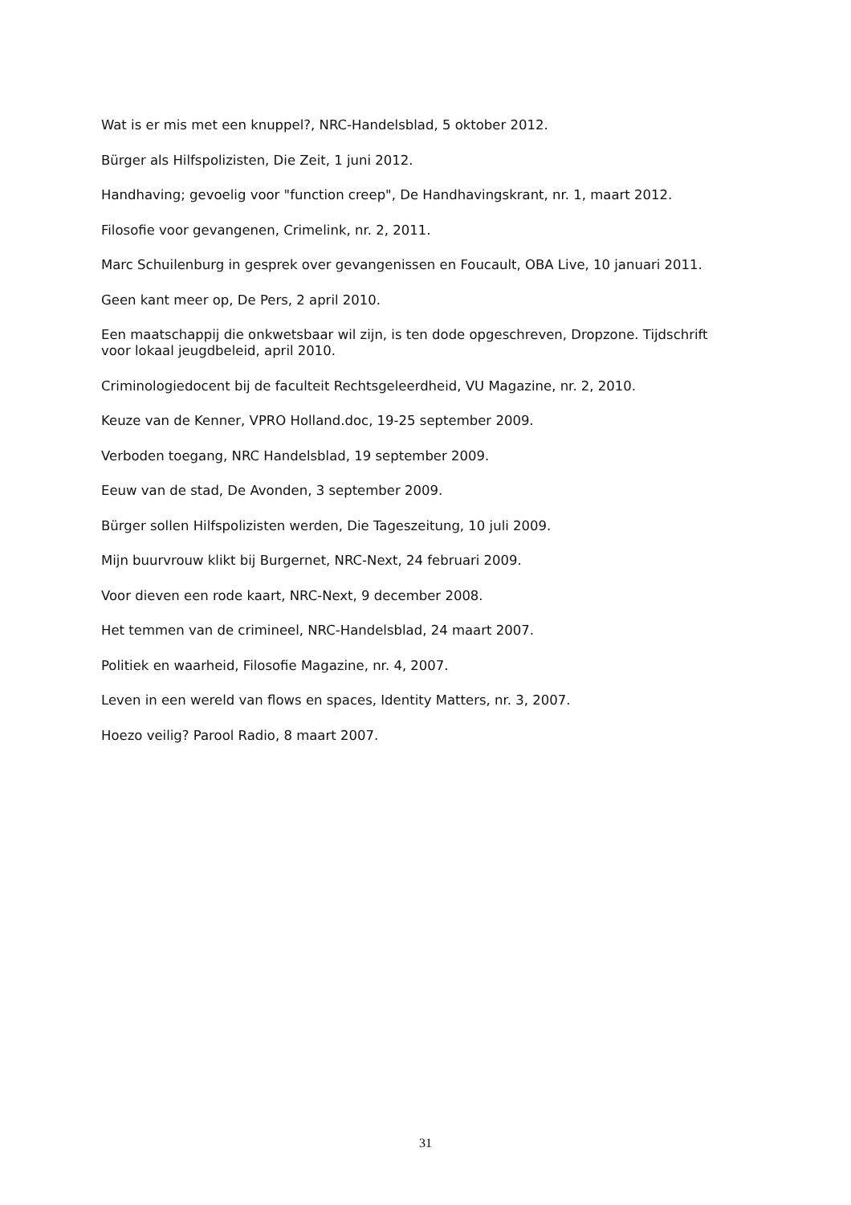Wat is er mis met een knuppel?, NRC-Handelsblad, 5 oktober 2012.
Bürger als Hilfspolizisten, Die Zeit, 1 juni 2012.
Handhaving; gevoelig voor "function creep", De Handhavingskrant, nr. 1, maart 2012.
Filosofie voor gevangenen, Crimelink, nr. 2, 2011.
Marc Schuilenburg in gesprek over gevangenissen en Foucault, OBA Live, 10 januari 2011.
Geen kant meer op, De Pers, 2 april 2010.
Een maatschappij die onkwetsbaar wil zijn, is ten dode opgeschreven, Dropzone. Tijdschrift voor lokaal jeugdbeleid, april 2010.
Criminologiedocent bij de faculteit Rechtsgeleerdheid, VU Magazine, nr. 2, 2010.
Keuze van de Kenner, VPRO Holland.doc, 19-25 september 2009.
Verboden toegang, NRC Handelsblad, 19 september 2009.
Eeuw van de stad, De Avonden, 3 september 2009.
Bürger sollen Hilfspolizisten werden, Die Tageszeitung, 10 juli 2009.
Mijn buurvrouw klikt bij Burgernet, NRC-Next, 24 februari 2009.
Voor dieven een rode kaart, NRC-Next, 9 december 2008.
Het temmen van de crimineel, NRC-Handelsblad, 24 maart 2007.
Politiek en waarheid, Filosofie Magazine, nr. 4, 2007.
Leven in een wereld van flows en spaces, Identity Matters, nr. 3, 2007.
Hoezo veilig? Parool Radio, 8 maart 2007.
31